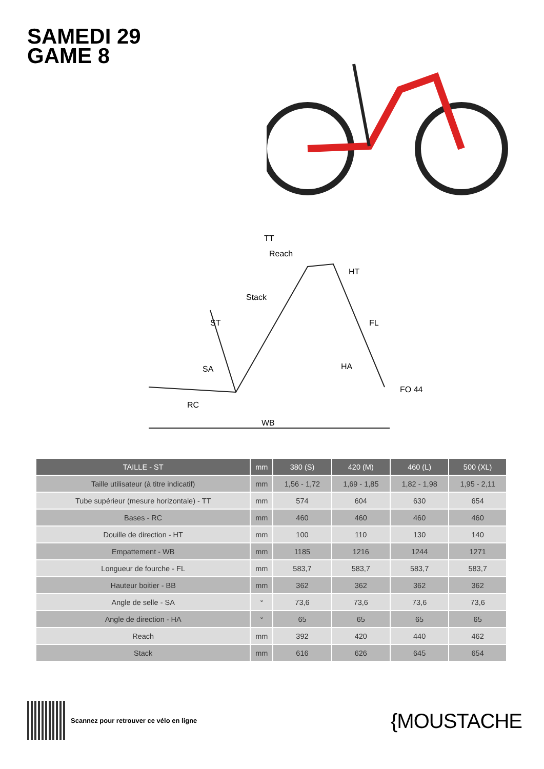SAMEDI 29
GAME 8
TT
Reach
Stack
ST
FL
HT
HA
SA
FO 44
RC
WB
| TAILLE - ST | mm | 380 (S) | 420 (M) | 460 (L) | 500 (XL) |
| --- | --- | --- | --- | --- | --- |
| Taille utilisateur (à titre indicatif) | mm | 1,56 - 1,72 | 1,69 - 1,85 | 1,82 - 1,98 | 1,95 - 2,11 |
| Tube supérieur (mesure horizontale) - TT | mm | 574 | 604 | 630 | 654 |
| Bases - RC | mm | 460 | 460 | 460 | 460 |
| Douille de direction - HT | mm | 100 | 110 | 130 | 140 |
| Empattement - WB | mm | 1185 | 1216 | 1244 | 1271 |
| Longueur de fourche - FL | mm | 583,7 | 583,7 | 583,7 | 583,7 |
| Hauteur boitier - BB | mm | 362 | 362 | 362 | 362 |
| Angle de selle - SA | ° | 73,6 | 73,6 | 73,6 | 73,6 |
| Angle de direction - HA | ° | 65 | 65 | 65 | 65 |
| Reach | mm | 392 | 420 | 440 | 462 |
| Stack | mm | 616 | 626 | 645 | 654 |
Scannez pour retrouver ce vélo en ligne
{MOUSTACHE